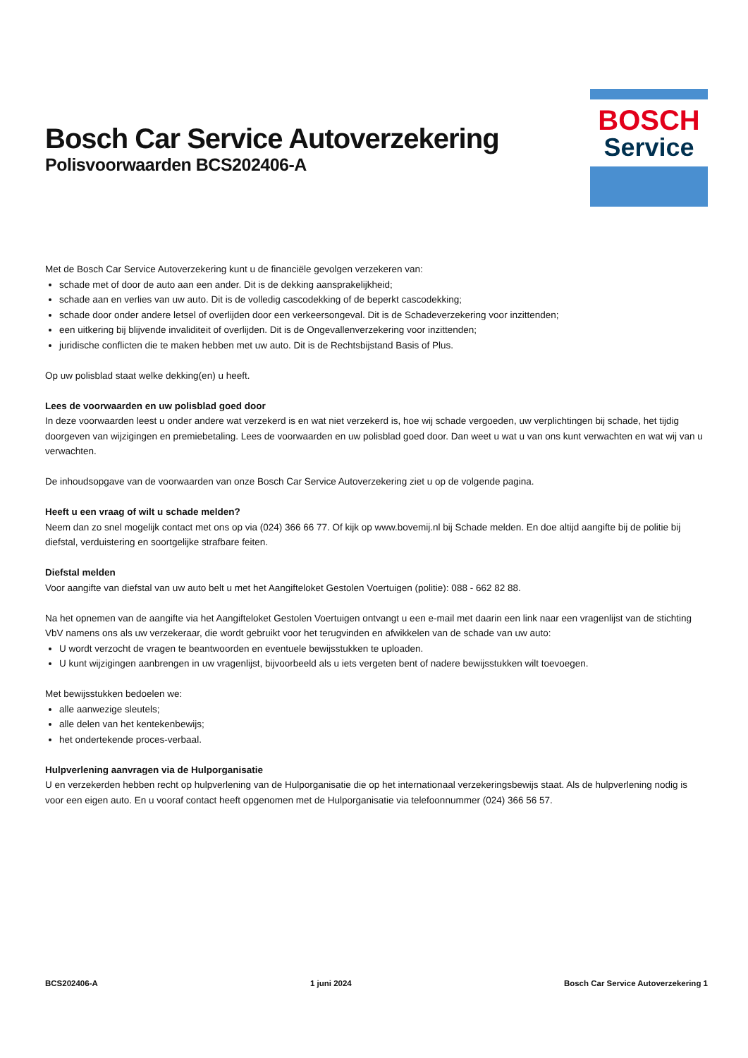Bosch Car Service Autoverzekering
Polisvoorwaarden BCS202406-A
BOSCH
Service
Met de Bosch Car Service Autoverzekering kunt u de financiële gevolgen verzekeren van:
schade met of door de auto aan een ander. Dit is de dekking aansprakelijkheid;
schade aan en verlies van uw auto. Dit is de volledig cascodekking of de beperkt cascodekking;
schade door onder andere letsel of overlijden door een verkeersongeval. Dit is de Schadeverzekering voor inzittenden;
een uitkering bij blijvende invaliditeit of overlijden. Dit is de Ongevallenverzekering voor inzittenden;
juridische conflicten die te maken hebben met uw auto. Dit is de Rechtsbijstand Basis of Plus.
Op uw polisblad staat welke dekking(en) u heeft.
Lees de voorwaarden en uw polisblad goed door
In deze voorwaarden leest u onder andere wat verzekerd is en wat niet verzekerd is, hoe wij schade vergoeden, uw verplichtingen bij schade, het tijdig doorgeven van wijzigingen en premiebetaling. Lees de voorwaarden en uw polisblad goed door. Dan weet u wat u van ons kunt verwachten en wat wij van u verwachten.
De inhoudsopgave van de voorwaarden van onze Bosch Car Service Autoverzekering ziet u op de volgende pagina.
Heeft u een vraag of wilt u schade melden?
Neem dan zo snel mogelijk contact met ons op via (024) 366 66 77. Of kijk op www.bovemij.nl bij Schade melden. En doe altijd aangifte bij de politie bij diefstal, verduistering en soortgelijke strafbare feiten.
Diefstal melden
Voor aangifte van diefstal van uw auto belt u met het Aangifteloket Gestolen Voertuigen (politie): 088 - 662 82 88.
Na het opnemen van de aangifte via het Aangifteloket Gestolen Voertuigen ontvangt u een e-mail met daarin een link naar een vragenlijst van de stichting VbV namens ons als uw verzekeraar, die wordt gebruikt voor het terugvinden en afwikkelen van de schade van uw auto:
U wordt verzocht de vragen te beantwoorden en eventuele bewijsstukken te uploaden.
U kunt wijzigingen aanbrengen in uw vragenlijst, bijvoorbeeld als u iets vergeten bent of nadere bewijsstukken wilt toevoegen.
Met bewijsstukken bedoelen we:
alle aanwezige sleutels;
alle delen van het kentekenbewijs;
het ondertekende proces-verbaal.
Hulpverlening aanvragen via de Hulporganisatie
U en verzekerden hebben recht op hulpverlening van de Hulporganisatie die op het internationaal verzekeringsbewijs staat. Als de hulpverlening nodig is voor een eigen auto. En u vooraf contact heeft opgenomen met de Hulporganisatie via telefoonnummer (024) 366 56 57.
BCS202406-A 1 juni 2024 Bosch Car Service Autoverzekering 1